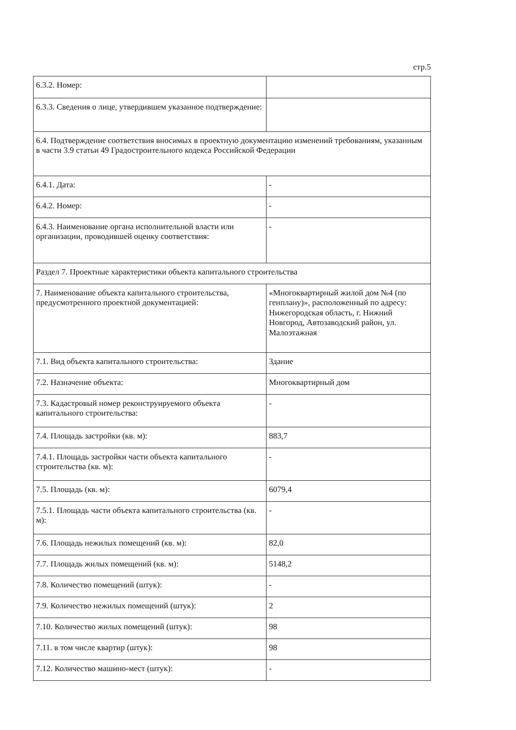стр.5
| 6.3.2. Номер: | |
| 6.3.3. Сведения о лице, утвердившем указанное подтверждение: | |
| 6.4. Подтверждение соответствия вносимых в проектную документацию изменений требованиям, указанным в части 3.9 статьи 49 Градостроительного кодекса Российской Федерации | |
| 6.4.1. Дата: | - |
| 6.4.2. Номер: | - |
| 6.4.3. Наименование органа исполнительной власти или организации, проводившей оценку соответствия: | - |
| Раздел 7. Проектные характеристики объекта капитального строительства | |
| 7. Наименование объекта капитального строительства, предусмотренного проектной документацией: | «Многоквартирный жилой дом №4 (по генплану)», расположенный по адресу: Нижегородская область, г. Нижний Новгород, Автозаводский район, ул. Малоэтажная |
| 7.1. Вид объекта капитального строительства: | Здание |
| 7.2. Назначение объекта: | Многоквартирный дом |
| 7.3. Кадастровый номер реконструируемого объекта капитального строительства: | - |
| 7.4. Площадь застройки (кв. м): | 883,7 |
| 7.4.1. Площадь застройки части объекта капитального строительства (кв. м): | - |
| 7.5. Площадь (кв. м): | 6079,4 |
| 7.5.1. Площадь части объекта капитального строительства (кв. м): | - |
| 7.6. Площадь нежилых помещений (кв. м): | 82,0 |
| 7.7. Площадь жилых помещений (кв. м): | 5148,2 |
| 7.8. Количество помещений (штук): | - |
| 7.9. Количество нежилых помещений (штук): | 2 |
| 7.10. Количество жилых помещений (штук): | 98 |
| 7.11. в том числе квартир (штук): | 98 |
| 7.12. Количество машино-мест (штук): | - |